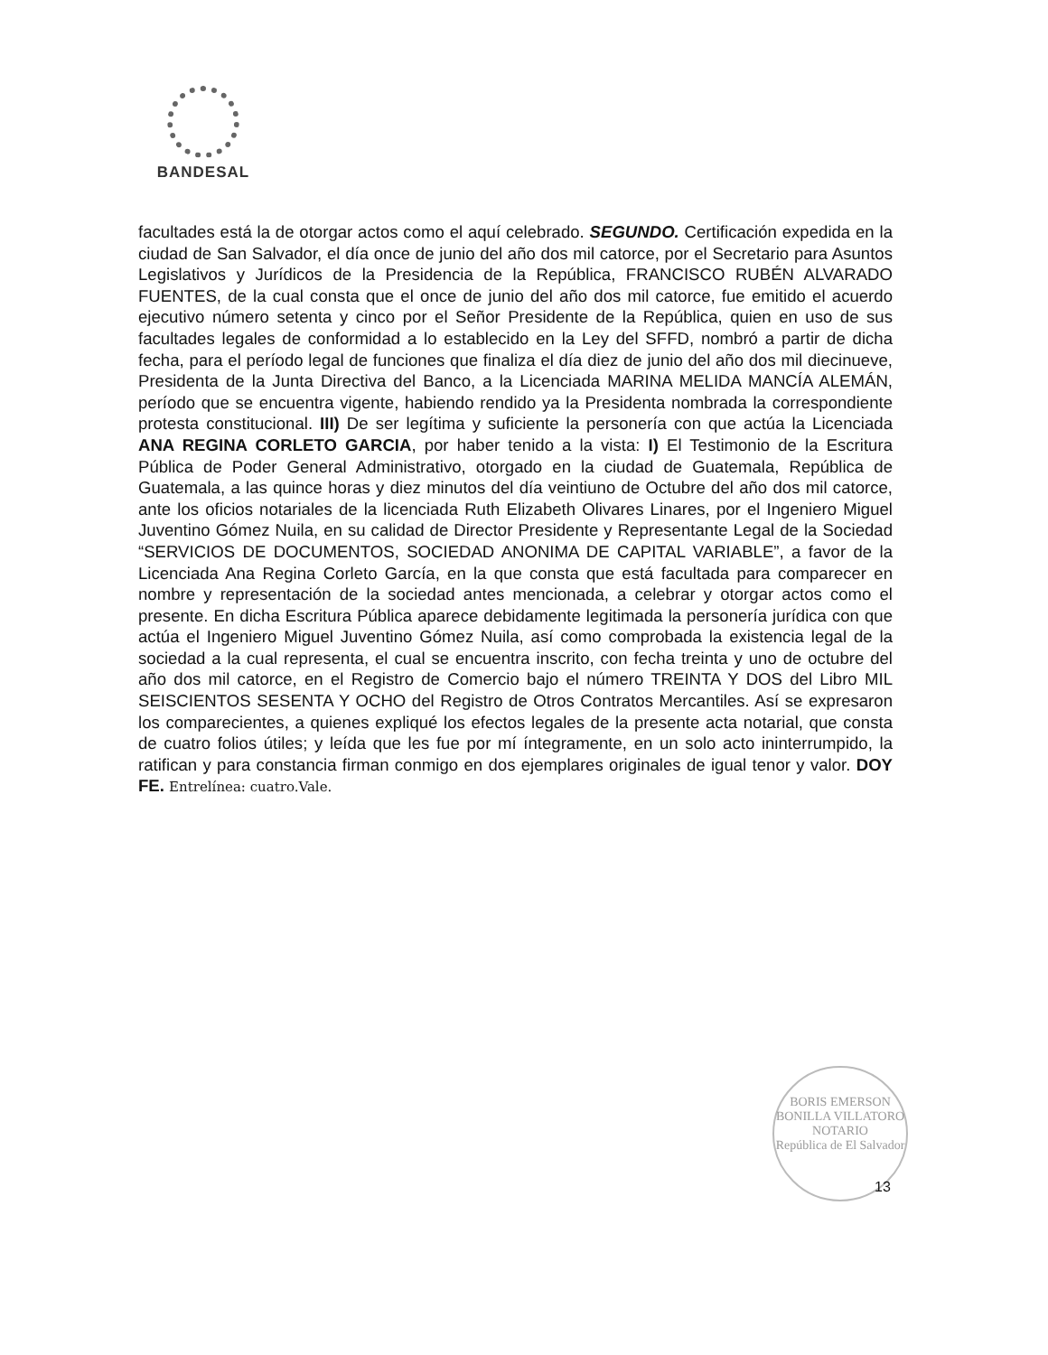BANDESAL
facultades está la de otorgar actos como el aquí celebrado. SEGUNDO. Certificación expedida en la ciudad de San Salvador, el día once de junio del año dos mil catorce, por el Secretario para Asuntos Legislativos y Jurídicos de la Presidencia de la República, FRANCISCO RUBÉN ALVARADO FUENTES, de la cual consta que el once de junio del año dos mil catorce, fue emitido el acuerdo ejecutivo número setenta y cinco por el Señor Presidente de la República, quien en uso de sus facultades legales de conformidad a lo establecido en la Ley del SFFD, nombró a partir de dicha fecha, para el período legal de funciones que finaliza el día diez de junio del año dos mil diecinueve, Presidenta de la Junta Directiva del Banco, a la Licenciada MARINA MELIDA MANCÍA ALEMÁN, período que se encuentra vigente, habiendo rendido ya la Presidenta nombrada la correspondiente protesta constitucional. III) De ser legítima y suficiente la personería con que actúa la Licenciada ANA REGINA CORLETO GARCIA, por haber tenido a la vista: I) El Testimonio de la Escritura Pública de Poder General Administrativo, otorgado en la ciudad de Guatemala, República de Guatemala, a las quince horas y diez minutos del día veintiuno de Octubre del año dos mil catorce, ante los oficios notariales de la licenciada Ruth Elizabeth Olivares Linares, por el Ingeniero Miguel Juventino Gómez Nuila, en su calidad de Director Presidente y Representante Legal de la Sociedad “SERVICIOS DE DOCUMENTOS, SOCIEDAD ANONIMA DE CAPITAL VARIABLE”, a favor de la Licenciada Ana Regina Corleto García, en la que consta que está facultada para comparecer en nombre y representación de la sociedad antes mencionada, a celebrar y otorgar actos como el presente. En dicha Escritura Pública aparece debidamente legitimada la personería jurídica con que actúa el Ingeniero Miguel Juventino Gómez Nuila, así como comprobada la existencia legal de la sociedad a la cual representa, el cual se encuentra inscrito, con fecha treinta y uno de octubre del año dos mil catorce, en el Registro de Comercio bajo el número TREINTA Y DOS del Libro MIL SEISCIENTOS SESENTA Y OCHO del Registro de Otros Contratos Mercantiles. Así se expresaron los comparecientes, a quienes expliqué los efectos legales de la presente acta notarial, que consta de cuatro folios útiles; y leída que les fue por mí íntegramente, en un solo acto ininterrumpido, la ratifican y para constancia firman conmigo en dos ejemplares originales de igual tenor y valor. DOY FE. Entrelínea: cuatro.Vale.
BORIS EMERSON BONILLA VILLATORO
NOTARIO
República de El Salvador
13